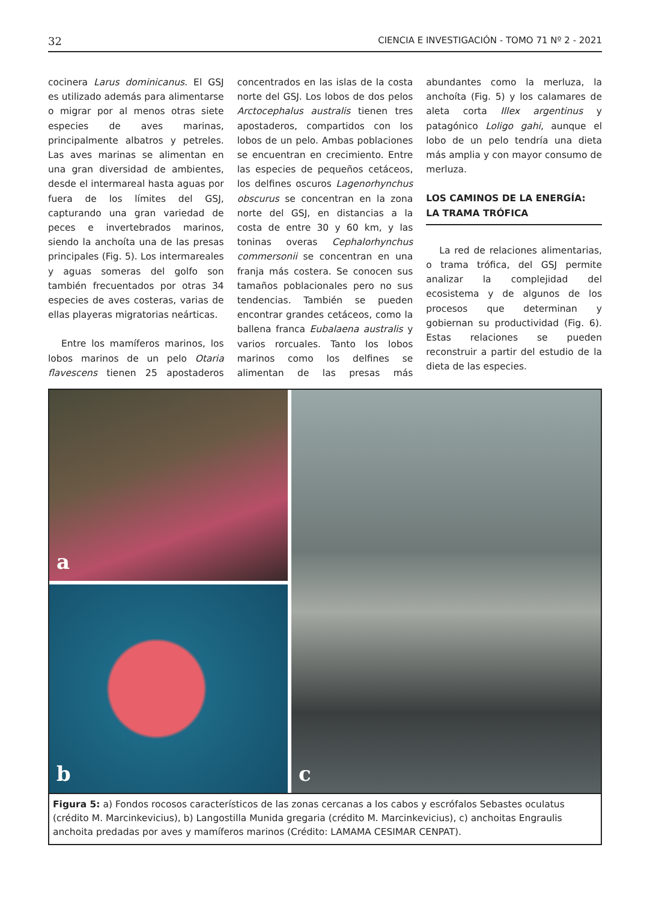32 CIENCIA E INVESTIGACIÓN - TOMO 71 Nº 2 - 2021
cocinera Larus dominicanus. El GSJ es utilizado además para alimentarse o migrar por al menos otras siete especies de aves marinas, principalmente albatros y petreles. Las aves marinas se alimentan en una gran diversidad de ambientes, desde el intermareal hasta aguas por fuera de los límites del GSJ, capturando una gran variedad de peces e invertebrados marinos, siendo la anchoíta una de las presas principales (Fig. 5). Los intermareales y aguas someras del golfo son también frecuentados por otras 34 especies de aves costeras, varias de ellas playeras migratorias neárticas.
Entre los mamíferos marinos, los lobos marinos de un pelo Otaria flavescens tienen 25 apostaderos concentrados en las islas de la costa norte del GSJ. Los lobos de dos pelos Arctocephalus australis tienen tres apostaderos, compartidos con los lobos de un pelo. Ambas poblaciones se encuentran en crecimiento. Entre las especies de pequeños cetáceos, los delfines oscuros Lagenorhynchus obscurus se concentran en la zona norte del GSJ, en distancias a la costa de entre 30 y 60 km, y las toninas overas Cephalorhynchus commersonii se concentran en una franja más costera. Se conocen sus tamaños poblacionales pero no sus tendencias. También se pueden encontrar grandes cetáceos, como la ballena franca Eubalaena australis y varios rorcuales. Tanto los lobos marinos como los delfines se alimentan de las presas más abundantes como la merluza, la anchoíta (Fig. 5) y los calamares de aleta corta Illex argentinus y patagónico Loligo gahi, aunque el lobo de un pelo tendría una dieta más amplia y con mayor consumo de merluza.
LOS CAMINOS DE LA ENERGÍA: LA TRAMA TRÓFICA
La red de relaciones alimentarias, o trama trófica, del GSJ permite analizar la complejidad del ecosistema y de algunos de los procesos que determinan y gobiernan su productividad (Fig. 6). Estas relaciones se pueden reconstruir a partir del estudio de la dieta de las especies.
a
c
b
Figura 5: a) Fondos rocosos característicos de las zonas cercanas a los cabos y escrófalos Sebastes oculatus (crédito M. Marcinkevicius), b) Langostilla Munida gregaria (crédito M. Marcinkevicius), c) anchoitas Engraulis anchoita predadas por aves y mamíferos marinos (Crédito: LAMAMA CESIMAR CENPAT).